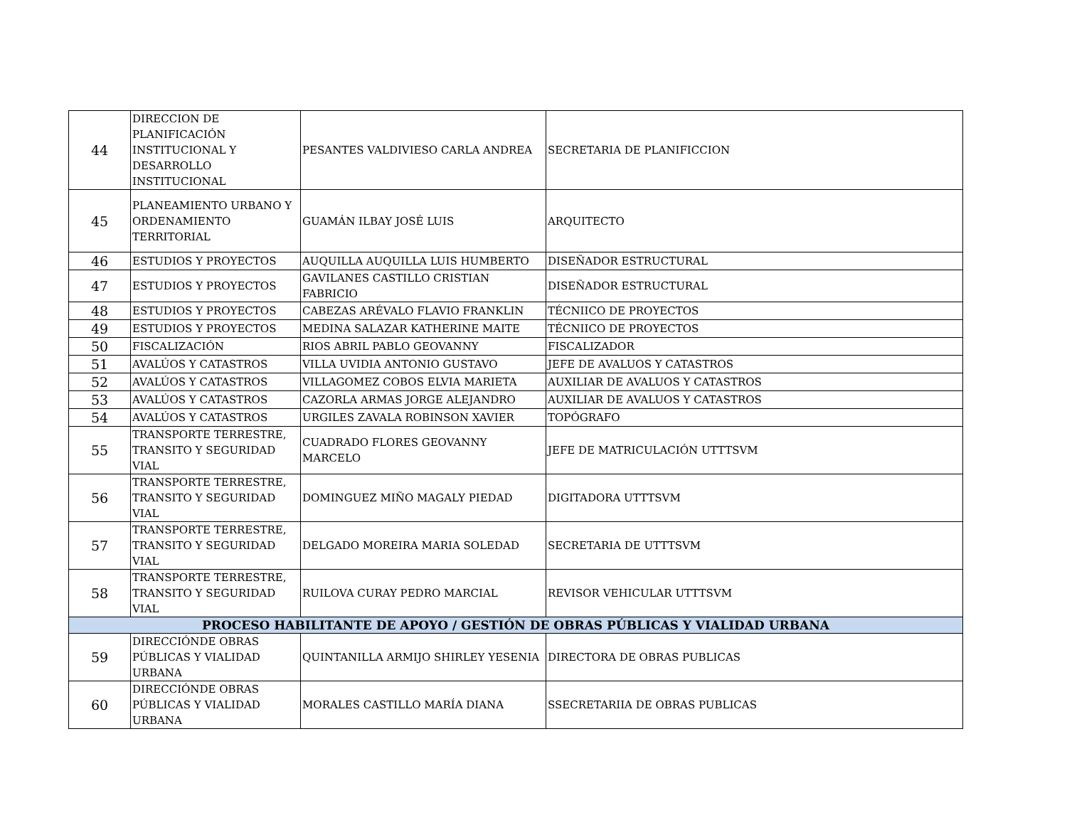| 44 | DIRECCION DE PLANIFICACIÓN INSTITUCIONAL Y DESARROLLO INSTITUCIONAL | PESANTES VALDIVIESO CARLA ANDREA | SECRETARIA DE PLANIFICCION |
| 45 | PLANEAMIENTO URBANO Y ORDENAMIENTO TERRITORIAL | GUAMÁN ILBAY JOSÉ LUIS | ARQUITECTO |
| 46 | ESTUDIOS Y PROYECTOS | AUQUILLA AUQUILLA LUIS HUMBERTO | DISEÑADOR ESTRUCTURAL |
| 47 | ESTUDIOS Y PROYECTOS | GAVILANES CASTILLO CRISTIAN FABRICIO | DISEÑADOR ESTRUCTURAL |
| 48 | ESTUDIOS Y PROYECTOS | CABEZAS ARÉVALO FLAVIO FRANKLIN | TÉCNIICO DE PROYECTOS |
| 49 | ESTUDIOS Y PROYECTOS | MEDINA SALAZAR KATHERINE MAITE | TÉCNIICO DE PROYECTOS |
| 50 | FISCALIZACIÓN | RIOS ABRIL PABLO GEOVANNY | FISCALIZADOR |
| 51 | AVALÚOS Y CATASTROS | VILLA UVIDIA ANTONIO GUSTAVO | JEFE DE AVALUOS Y CATASTROS |
| 52 | AVALÚOS Y CATASTROS | VILLAGOMEZ COBOS ELVIA MARIETA | AUXILIAR DE AVALUOS Y CATASTROS |
| 53 | AVALÚOS Y CATASTROS | CAZORLA ARMAS JORGE ALEJANDRO | AUXILIAR DE AVALUOS Y CATASTROS |
| 54 | AVALÚOS Y CATASTROS | URGILES ZAVALA ROBINSON XAVIER | TOPÓGRAFO |
| 55 | TRANSPORTE TERRESTRE, TRANSITO Y SEGURIDAD VIAL | CUADRADO FLORES GEOVANNY MARCELO | JEFE DE MATRICULACIÓN UTTTSVM |
| 56 | TRANSPORTE TERRESTRE, TRANSITO Y SEGURIDAD VIAL | DOMINGUEZ MIÑO MAGALY PIEDAD | DIGITADORA UTTTSVM |
| 57 | TRANSPORTE TERRESTRE, TRANSITO Y SEGURIDAD VIAL | DELGADO MOREIRA MARIA SOLEDAD | SECRETARIA DE UTTTSVM |
| 58 | TRANSPORTE TERRESTRE, TRANSITO Y SEGURIDAD VIAL | RUILOVA CURAY PEDRO MARCIAL | REVISOR VEHICULAR UTTTSVM |
| PROCESO HABILITANTE DE APOYO / GESTIÓN DE OBRAS PÚBLICAS Y VIALIDAD URBANA | | | |
| 59 | DIRECCIÓNDE OBRAS PÚBLICAS Y VIALIDAD URBANA | QUINTANILLA ARMIJO SHIRLEY YESENIA | DIRECTORA DE OBRAS PUBLICAS |
| 60 | DIRECCIÓNDE OBRAS PÚBLICAS Y VIALIDAD URBANA | MORALES CASTILLO MARÍA DIANA | SSECRETARIIA DE OBRAS PUBLICAS |